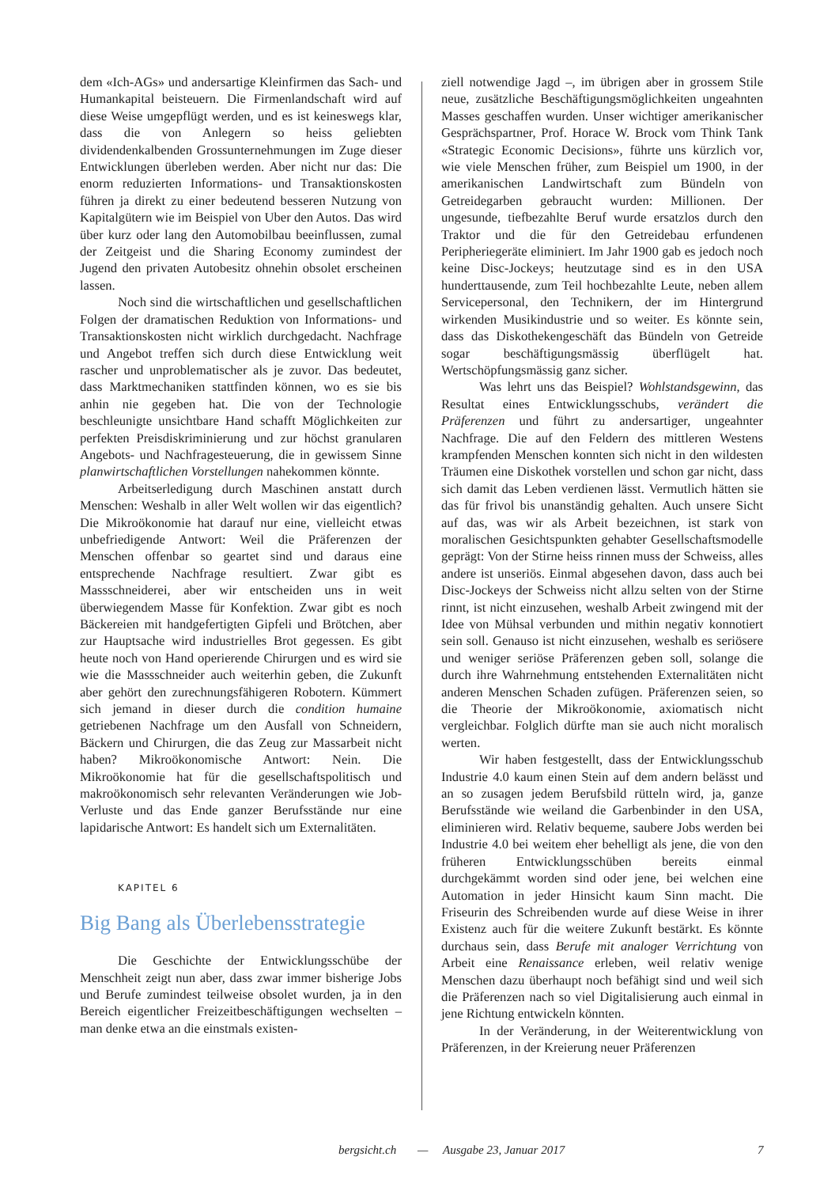dem «Ich-AGs» und andersartige Kleinfirmen das Sach- und Humankapital beisteuern. Die Firmenlandschaft wird auf diese Weise umgepflügt werden, und es ist keineswegs klar, dass die von Anlegern so heiss geliebten dividendenkalbenden Grossunternehmungen im Zuge dieser Entwicklungen überleben werden. Aber nicht nur das: Die enorm reduzierten Informations- und Transaktionskosten führen ja direkt zu einer bedeutend besseren Nutzung von Kapitalgütern wie im Beispiel von Uber den Autos. Das wird über kurz oder lang den Automobilbau beeinflussen, zumal der Zeitgeist und die Sharing Economy zumindest der Jugend den privaten Autobesitz ohnehin obsolet erscheinen lassen.
Noch sind die wirtschaftlichen und gesellschaftlichen Folgen der dramatischen Reduktion von Informations- und Transaktionskosten nicht wirklich durchgedacht. Nachfrage und Angebot treffen sich durch diese Entwicklung weit rascher und unproblematischer als je zuvor. Das bedeutet, dass Marktmechaniken stattfinden können, wo es sie bis anhin nie gegeben hat. Die von der Technologie beschleunigte unsichtbare Hand schafft Möglichkeiten zur perfekten Preisdiskriminierung und zur höchst granularen Angebots- und Nachfragesteuerung, die in gewissem Sinne planwirtschaftlichen Vorstellungen nahekommen könnte.
Arbeitserledigung durch Maschinen anstatt durch Menschen: Weshalb in aller Welt wollen wir das eigentlich? Die Mikroökonomie hat darauf nur eine, vielleicht etwas unbefriedigende Antwort: Weil die Präferenzen der Menschen offenbar so geartet sind und daraus eine entsprechende Nachfrage resultiert. Zwar gibt es Massschneiderei, aber wir entscheiden uns in weit überwiegendem Masse für Konfektion. Zwar gibt es noch Bäckereien mit handgefertigten Gipfeli und Brötchen, aber zur Hauptsache wird industrielles Brot gegessen. Es gibt heute noch von Hand operierende Chirurgen und es wird sie wie die Massschneider auch weiterhin geben, die Zukunft aber gehört den zurechnungsfähigeren Robotern. Kümmert sich jemand in dieser durch die condition humaine getriebenen Nachfrage um den Ausfall von Schneidern, Bäckern und Chirurgen, die das Zeug zur Massarbeit nicht haben? Mikroökonomische Antwort: Nein. Die Mikroökonomie hat für die gesellschaftspolitisch und makroökonomisch sehr relevanten Veränderungen wie Job-Verluste und das Ende ganzer Berufsstände nur eine lapidarische Antwort: Es handelt sich um Externalitäten.
KAPITEL 6
Big Bang als Überlebensstrategie
Die Geschichte der Entwicklungsschübe der Menschheit zeigt nun aber, dass zwar immer bisherige Jobs und Berufe zumindest teilweise obsolet wurden, ja in den Bereich eigentlicher Freizeitbeschäftigungen wechselten – man denke etwa an die einstmals existen-
ziell notwendige Jagd –, im übrigen aber in grossem Stile neue, zusätzliche Beschäftigungsmöglichkeiten ungeahnten Masses geschaffen wurden. Unser wichtiger amerikanischer Gesprächspartner, Prof. Horace W. Brock vom Think Tank «Strategic Economic Decisions», führte uns kürzlich vor, wie viele Menschen früher, zum Beispiel um 1900, in der amerikanischen Landwirtschaft zum Bündeln von Getreidegarben gebraucht wurden: Millionen. Der ungesunde, tiefbezahlte Beruf wurde ersatzlos durch den Traktor und die für den Getreidebau erfundenen Peripheriegeräte eliminiert. Im Jahr 1900 gab es jedoch noch keine Disc-Jockeys; heutzutage sind es in den USA hunderttausende, zum Teil hochbezahlte Leute, neben allem Servicepersonal, den Technikern, der im Hintergrund wirkenden Musikindustrie und so weiter. Es könnte sein, dass das Diskothekengeschäft das Bündeln von Getreide sogar beschäftigungsmässig überflügelt hat. Wertschöpfungsmässig ganz sicher.
Was lehrt uns das Beispiel? Wohlstandsgewinn, das Resultat eines Entwicklungsschubs, verändert die Präferenzen und führt zu andersartiger, ungeahnter Nachfrage. Die auf den Feldern des mittleren Westens krampfenden Menschen konnten sich nicht in den wildesten Träumen eine Diskothek vorstellen und schon gar nicht, dass sich damit das Leben verdienen lässt. Vermutlich hätten sie das für frivol bis unanständig gehalten. Auch unsere Sicht auf das, was wir als Arbeit bezeichnen, ist stark von moralischen Gesichtspunkten gehabter Gesellschaftsmodelle geprägt: Von der Stirne heiss rinnen muss der Schweiss, alles andere ist unseriös. Einmal abgesehen davon, dass auch bei Disc-Jockeys der Schweiss nicht allzu selten von der Stirne rinnt, ist nicht einzusehen, weshalb Arbeit zwingend mit der Idee von Mühsal verbunden und mithin negativ konnotiert sein soll. Genauso ist nicht einzusehen, weshalb es seriösere und weniger seriöse Präferenzen geben soll, solange die durch ihre Wahrnehmung entstehenden Externalitäten nicht anderen Menschen Schaden zufügen. Präferenzen seien, so die Theorie der Mikroökonomie, axiomatisch nicht vergleichbar. Folglich dürfte man sie auch nicht moralisch werten.
Wir haben festgestellt, dass der Entwicklungsschub Industrie 4.0 kaum einen Stein auf dem andern belässt und an so zusagen jedem Berufsbild rütteln wird, ja, ganze Berufsstände wie weiland die Garbenbinder in den USA, eliminieren wird. Relativ bequeme, saubere Jobs werden bei Industrie 4.0 bei weitem eher behelligt als jene, die von den früheren Entwicklungsschüben bereits einmal durchgekämmt worden sind oder jene, bei welchen eine Automation in jeder Hinsicht kaum Sinn macht. Die Friseurin des Schreibenden wurde auf diese Weise in ihrer Existenz auch für die weitere Zukunft bestärkt. Es könnte durchaus sein, dass Berufe mit analoger Verrichtung von Arbeit eine Renaissance erleben, weil relativ wenige Menschen dazu überhaupt noch befähigt sind und weil sich die Präferenzen nach so viel Digitalisierung auch einmal in jene Richtung entwickeln könnten.
In der Veränderung, in der Weiterentwicklung von Präferenzen, in der Kreierung neuer Präferenzen
bergsicht.ch — Ausgabe 23, Januar 2017 7